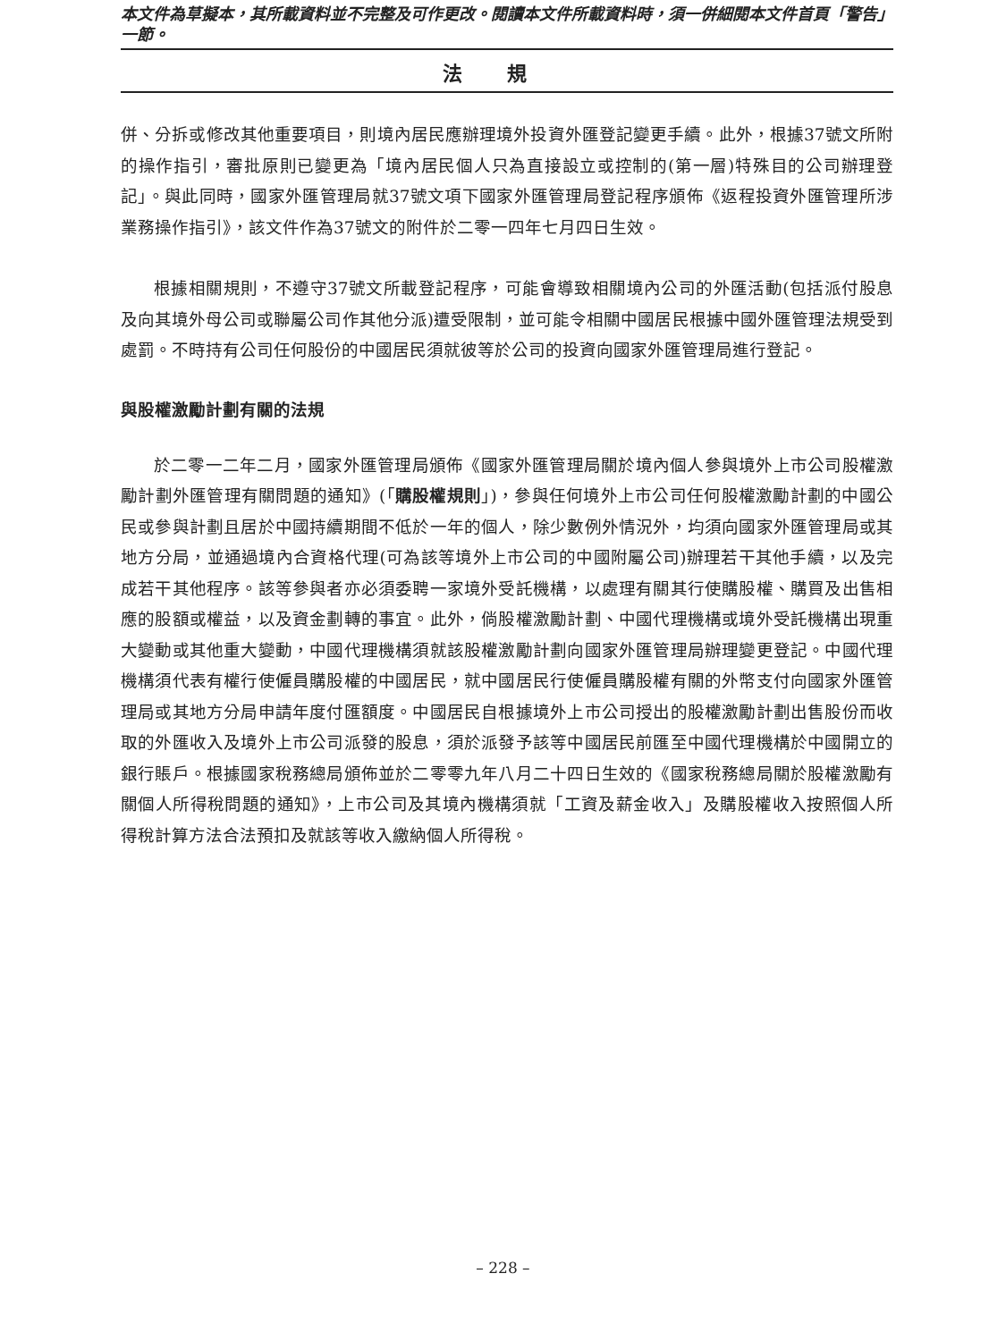本文件為草擬本，其所載資料並不完整及可作更改。閱讀本文件所載資料時，須一併細閱本文件首頁「警告」一節。
法規
併、分拆或修改其他重要項目，則境內居民應辦理境外投資外匯登記變更手續。此外，根據37號文所附的操作指引，審批原則已變更為「境內居民個人只為直接設立或控制的(第一層)特殊目的公司辦理登記」。與此同時，國家外匯管理局就37號文項下國家外匯管理局登記程序頒佈《返程投資外匯管理所涉業務操作指引》，該文件作為37號文的附件於二零一四年七月四日生效。
根據相關規則，不遵守37號文所載登記程序，可能會導致相關境內公司的外匯活動(包括派付股息及向其境外母公司或聯屬公司作其他分派)遭受限制，並可能令相關中國居民根據中國外匯管理法規受到處罰。不時持有公司任何股份的中國居民須就彼等於公司的投資向國家外匯管理局進行登記。
與股權激勵計劃有關的法規
於二零一二年二月，國家外匯管理局頒佈《國家外匯管理局關於境內個人參與境外上市公司股權激勵計劃外匯管理有關問題的通知》(「購股權規則」)，參與任何境外上市公司任何股權激勵計劃的中國公民或參與計劃且居於中國持續期間不低於一年的個人，除少數例外情況外，均須向國家外匯管理局或其地方分局，並通過境內合資格代理(可為該等境外上市公司的中國附屬公司)辦理若干其他手續，以及完成若干其他程序。該等參與者亦必須委聘一家境外受託機構，以處理有關其行使購股權、購買及出售相應的股額或權益，以及資金劃轉的事宜。此外，倘股權激勵計劃、中國代理機構或境外受託機構出現重大變動或其他重大變動，中國代理機構須就該股權激勵計劃向國家外匯管理局辦理變更登記。中國代理機構須代表有權行使僱員購股權的中國居民，就中國居民行使僱員購股權有關的外幣支付向國家外匯管理局或其地方分局申請年度付匯額度。中國居民自根據境外上市公司授出的股權激勵計劃出售股份而收取的外匯收入及境外上市公司派發的股息，須於派發予該等中國居民前匯至中國代理機構於中國開立的銀行賬戶。根據國家稅務總局頒佈並於二零零九年八月二十四日生效的《國家稅務總局關於股權激勵有關個人所得稅問題的通知》，上市公司及其境內機構須就「工資及薪金收入」及購股權收入按照個人所得稅計算方法合法預扣及就該等收入繳納個人所得稅。
– 228 –